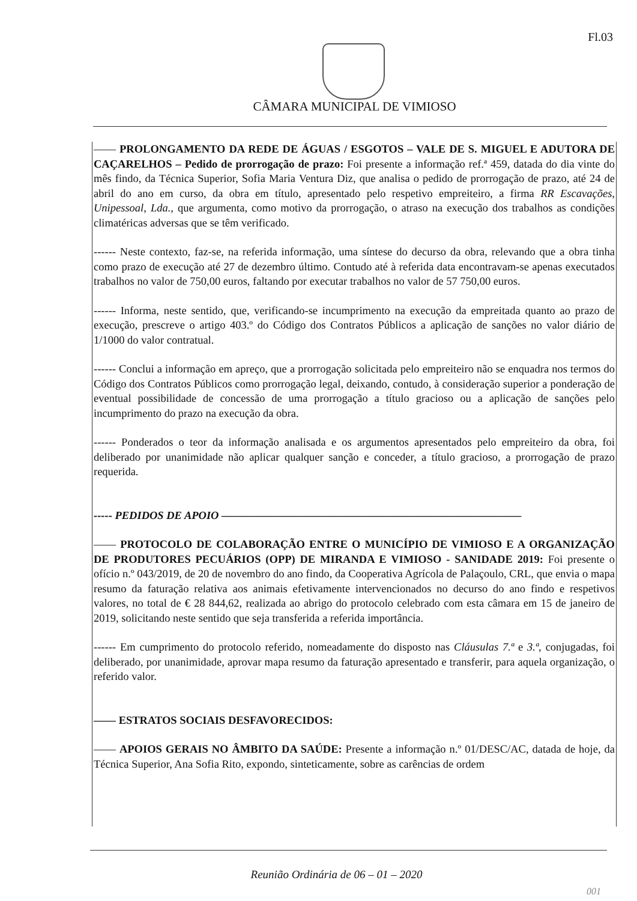Fl.03
CÂMARA MUNICIPAL DE VIMIOSO
—— PROLONGAMENTO DA REDE DE ÁGUAS / ESGOTOS – VALE DE S. MIGUEL E ADUTORA DE CAÇARELHOS – Pedido de prorrogação de prazo: Foi presente a informação ref.ª 459, datada do dia vinte do mês findo, da Técnica Superior, Sofia Maria Ventura Diz, que analisa o pedido de prorrogação de prazo, até 24 de abril do ano em curso, da obra em título, apresentado pelo respetivo empreiteiro, a firma RR Escavações, Unipessoal, Lda., que argumenta, como motivo da prorrogação, o atraso na execução dos trabalhos as condições climatéricas adversas que se têm verificado.
------ Neste contexto, faz-se, na referida informação, uma síntese do decurso da obra, relevando que a obra tinha como prazo de execução até 27 de dezembro último. Contudo até à referida data encontravam-se apenas executados trabalhos no valor de 750,00 euros, faltando por executar trabalhos no valor de 57 750,00 euros.
------ Informa, neste sentido, que, verificando-se incumprimento na execução da empreitada quanto ao prazo de execução, prescreve o artigo 403.º do Código dos Contratos Públicos a aplicação de sanções no valor diário de 1/1000 do valor contratual.
------ Conclui a informação em apreço, que a prorrogação solicitada pelo empreiteiro não se enquadra nos termos do Código dos Contratos Públicos como prorrogação legal, deixando, contudo, à consideração superior a ponderação de eventual possibilidade de concessão de uma prorrogação a título gracioso ou a aplicação de sanções pelo incumprimento do prazo na execução da obra.
------ Ponderados o teor da informação analisada e os argumentos apresentados pelo empreiteiro da obra, foi deliberado por unanimidade não aplicar qualquer sanção e conceder, a título gracioso, a prorrogação de prazo requerida.
----- PEDIDOS DE APOIO ———————————————————————————
—— PROTOCOLO DE COLABORAÇÃO ENTRE O MUNICÍPIO DE VIMIOSO E A ORGANIZAÇÃO DE PRODUTORES PECUÁRIOS (OPP) DE MIRANDA E VIMIOSO - SANIDADE 2019: Foi presente o ofício n.º 043/2019, de 20 de novembro do ano findo, da Cooperativa Agrícola de Palaçoulo, CRL, que envia o mapa resumo da faturação relativa aos animais efetivamente intervencionados no decurso do ano findo e respetivos valores, no total de € 28 844,62, realizada ao abrigo do protocolo celebrado com esta câmara em 15 de janeiro de 2019, solicitando neste sentido que seja transferida a referida importância.
------ Em cumprimento do protocolo referido, nomeadamente do disposto nas Cláusulas 7.ª e 3.ª, conjugadas, foi deliberado, por unanimidade, aprovar mapa resumo da faturação apresentado e transferir, para aquela organização, o referido valor.
—— ESTRATOS SOCIAIS DESFAVORECIDOS:
—— APOIOS GERAIS NO ÂMBITO DA SAÚDE: Presente a informação n.º 01/DESC/AC, datada de hoje, da Técnica Superior, Ana Sofia Rito, expondo, sinteticamente, sobre as carências de ordem
Reunião Ordinária de 06 – 01 – 2020
001